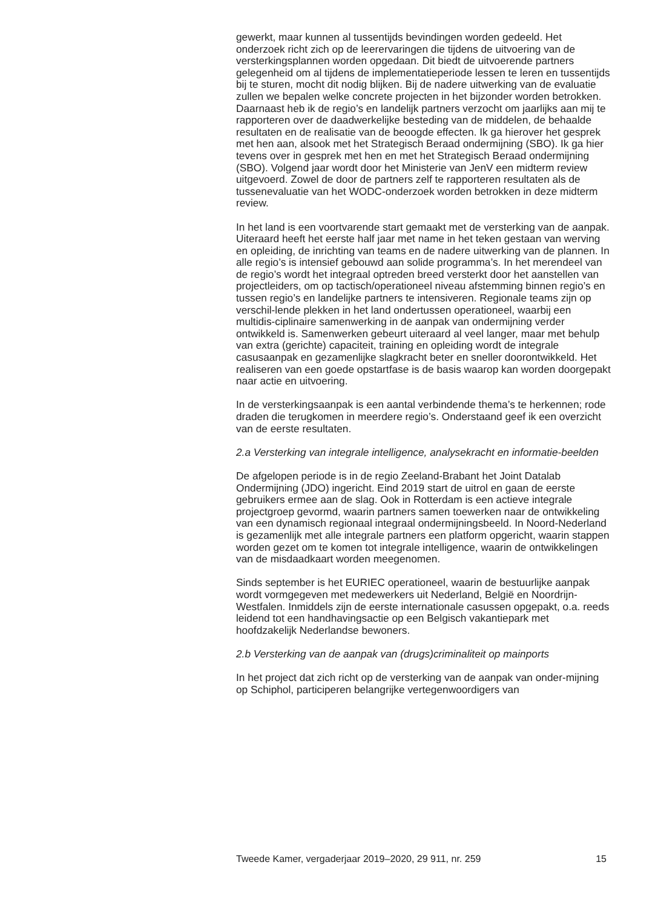gewerkt, maar kunnen al tussentijds bevindingen worden gedeeld. Het onderzoek richt zich op de leerervaringen die tijdens de uitvoering van de versterkingsplannen worden opgedaan. Dit biedt de uitvoerende partners gelegenheid om al tijdens de implementatieperiode lessen te leren en tussentijds bij te sturen, mocht dit nodig blijken. Bij de nadere uitwerking van de evaluatie zullen we bepalen welke concrete projecten in het bijzonder worden betrokken.
Daarnaast heb ik de regio’s en landelijk partners verzocht om jaarlijks aan mij te rapporteren over de daadwerkelijke besteding van de middelen, de behaalde resultaten en de realisatie van de beoogde effecten. Ik ga hierover het gesprek met hen aan, alsook met het Strategisch Beraad ondermijning (SBO). Ik ga hier tevens over in gesprek met hen en met het Strategisch Beraad ondermijning (SBO). Volgend jaar wordt door het Ministerie van JenV een midterm review uitgevoerd. Zowel de door de partners zelf te rapporteren resultaten als de tussenevaluatie van het WODC-onderzoek worden betrokken in deze midterm review.
In het land is een voortvarende start gemaakt met de versterking van de aanpak. Uiteraard heeft het eerste half jaar met name in het teken gestaan van werving en opleiding, de inrichting van teams en de nadere uitwerking van de plannen. In alle regio’s is intensief gebouwd aan solide programma’s. In het merendeel van de regio’s wordt het integraal optreden breed versterkt door het aanstellen van projectleiders, om op tactisch/operationeel niveau afstemming binnen regio’s en tussen regio’s en landelijke partners te intensiveren. Regionale teams zijn op verschil-lende plekken in het land ondertussen operationeel, waarbij een multidis-ciplinaire samenwerking in de aanpak van ondermijning verder ontwikkeld is. Samenwerken gebeurt uiteraard al veel langer, maar met behulp van extra (gerichte) capaciteit, training en opleiding wordt de integrale casusaanpak en gezamenlijke slagkracht beter en sneller doorontwikkeld. Het realiseren van een goede opstartfase is de basis waarop kan worden doorgepakt naar actie en uitvoering.
In de versterkingsaanpak is een aantal verbindende thema’s te herkennen; rode draden die terugkomen in meerdere regio’s. Onderstaand geef ik een overzicht van de eerste resultaten.
2.a Versterking van integrale intelligence, analysekracht en informatie-beelden
De afgelopen periode is in de regio Zeeland-Brabant het Joint Datalab Ondermijning (JDO) ingericht. Eind 2019 start de uitrol en gaan de eerste gebruikers ermee aan de slag. Ook in Rotterdam is een actieve integrale projectgroep gevormd, waarin partners samen toewerken naar de ontwikkeling van een dynamisch regionaal integraal ondermijningsbeeld. In Noord-Nederland is gezamenlijk met alle integrale partners een platform opgericht, waarin stappen worden gezet om te komen tot integrale intelligence, waarin de ontwikkelingen van de misdaadkaart worden meegenomen.
Sinds september is het EURIEC operationeel, waarin de bestuurlijke aanpak wordt vormgegeven met medewerkers uit Nederland, België en Noordrijn-Westfalen. Inmiddels zijn de eerste internationale casussen opgepakt, o.a. reeds leidend tot een handhavingsactie op een Belgisch vakantiepark met hoofdzakelijk Nederlandse bewoners.
2.b Versterking van de aanpak van (drugs)criminaliteit op mainports
In het project dat zich richt op de versterking van de aanpak van onder-mijning op Schiphol, participeren belangrijke vertegenwoordigers van
Tweede Kamer, vergaderjaar 2019–2020, 29 911, nr. 259 15